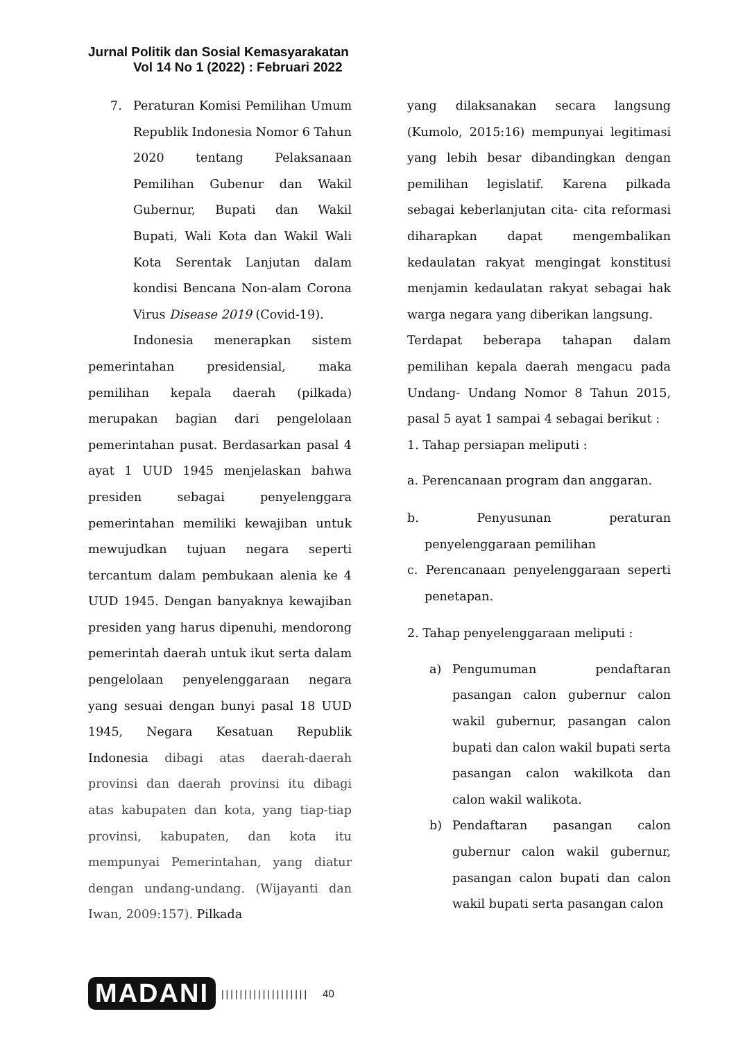Jurnal Politik dan Sosial Kemasyarakatan
Vol 14 No 1 (2022) : Februari 2022
7. Peraturan Komisi Pemilihan Umum Republik Indonesia Nomor 6 Tahun 2020 tentang Pelaksanaan Pemilihan Gubenur dan Wakil Gubernur, Bupati dan Wakil Bupati, Wali Kota dan Wakil Wali Kota Serentak Lanjutan dalam kondisi Bencana Non-alam Corona Virus Disease 2019 (Covid-19).
Indonesia menerapkan sistem pemerintahan presidensial, maka pemilihan kepala daerah (pilkada) merupakan bagian dari pengelolaan pemerintahan pusat. Berdasarkan pasal 4 ayat 1 UUD 1945 menjelaskan bahwa presiden sebagai penyelenggara pemerintahan memiliki kewajiban untuk mewujudkan tujuan negara seperti tercantum dalam pembukaan alenia ke 4 UUD 1945. Dengan banyaknya kewajiban presiden yang harus dipenuhi, mendorong pemerintah daerah untuk ikut serta dalam pengelolaan penyelenggaraan negara yang sesuai dengan bunyi pasal 18 UUD 1945, Negara Kesatuan Republik Indonesia dibagi atas daerah-daerah provinsi dan daerah provinsi itu dibagi atas kabupaten dan kota, yang tiap-tiap provinsi, kabupaten, dan kota itu mempunyai Pemerintahan, yang diatur dengan undang-undang. (Wijayanti dan Iwan, 2009:157). Pilkada
yang dilaksanakan secara langsung (Kumolo, 2015:16) mempunyai legitimasi yang lebih besar dibandingkan dengan pemilihan legislatif. Karena pilkada sebagai keberlanjutan cita- cita reformasi diharapkan dapat mengembalikan kedaulatan rakyat mengingat konstitusi menjamin kedaulatan rakyat sebagai hak warga negara yang diberikan langsung.
Terdapat beberapa tahapan dalam pemilihan kepala daerah mengacu pada Undang- Undang Nomor 8 Tahun 2015, pasal 5 ayat 1 sampai 4 sebagai berikut :
1. Tahap persiapan meliputi :
a. Perencanaan program dan anggaran.
b. Penyusunan peraturan penyelenggaraan pemilihan
c. Perencanaan penyelenggaraan seperti penetapan.
2. Tahap penyelenggaraan meliputi :
a) Pengumuman pendaftaran pasangan calon gubernur calon wakil gubernur, pasangan calon bupati dan calon wakil bupati serta pasangan calon wakilkota dan calon wakil walikota.
b) Pendaftaran pasangan calon gubernur calon wakil gubernur, pasangan calon bupati dan calon wakil bupati serta pasangan calon
MADANI ||||||||||||||||||| 40